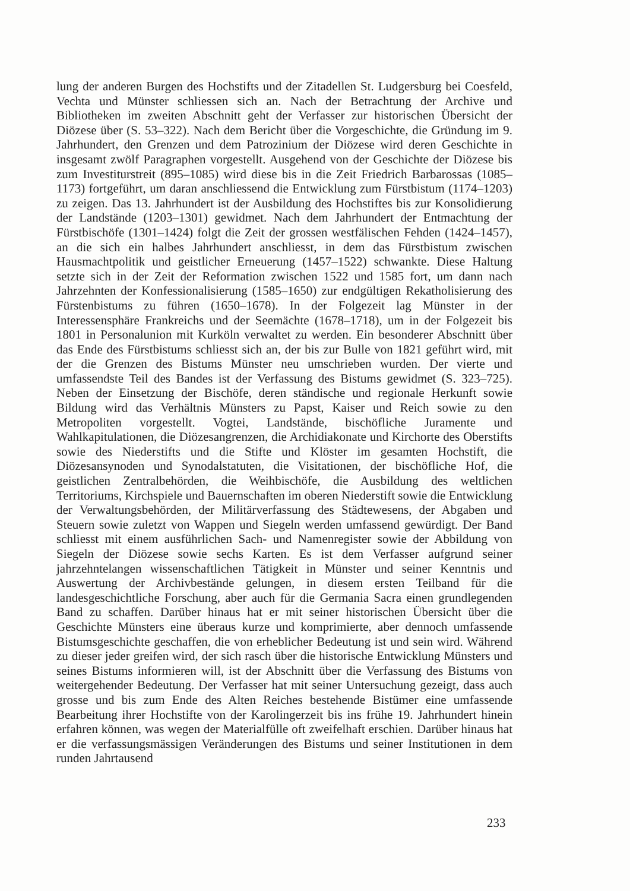lung der anderen Burgen des Hochstifts und der Zitadellen St. Ludgersburg bei Coesfeld, Vechta und Münster schliessen sich an. Nach der Betrachtung der Archive und Bibliotheken im zweiten Abschnitt geht der Verfasser zur historischen Übersicht der Diözese über (S. 53–322). Nach dem Bericht über die Vorgeschichte, die Gründung im 9. Jahrhundert, den Grenzen und dem Patrozinium der Diözese wird deren Geschichte in insgesamt zwölf Paragraphen vorgestellt. Ausgehend von der Geschichte der Diözese bis zum Investiturstreit (895–1085) wird diese bis in die Zeit Friedrich Barbarossas (1085–1173) fortgeführt, um daran anschliessend die Entwicklung zum Fürstbistum (1174–1203) zu zeigen. Das 13. Jahrhundert ist der Ausbildung des Hochstiftes bis zur Konsolidierung der Landstände (1203–1301) gewidmet. Nach dem Jahrhundert der Entmachtung der Fürstbischöfe (1301–1424) folgt die Zeit der grossen westfälischen Fehden (1424–1457), an die sich ein halbes Jahrhundert anschliesst, in dem das Fürstbistum zwischen Hausmachtpolitik und geistlicher Erneuerung (1457–1522) schwankte. Diese Haltung setzte sich in der Zeit der Reformation zwischen 1522 und 1585 fort, um dann nach Jahrzehnten der Konfessionalisierung (1585–1650) zur endgültigen Rekatholisierung des Fürstenbistums zu führen (1650–1678). In der Folgezeit lag Münster in der Interessensphäre Frankreichs und der Seemächte (1678–1718), um in der Folgezeit bis 1801 in Personalunion mit Kurköln verwaltet zu werden. Ein besonderer Abschnitt über das Ende des Fürstbistums schliesst sich an, der bis zur Bulle von 1821 geführt wird, mit der die Grenzen des Bistums Münster neu umschrieben wurden. Der vierte und umfassendste Teil des Bandes ist der Verfassung des Bistums gewidmet (S. 323–725). Neben der Einsetzung der Bischöfe, deren ständische und regionale Herkunft sowie Bildung wird das Verhältnis Münsters zu Papst, Kaiser und Reich sowie zu den Metropoliten vorgestellt. Vogtei, Landstände, bischöfliche Juramente und Wahlkapitulationen, die Diözesangrenzen, die Archidiakonate und Kirchorte des Oberstifts sowie des Niederstifts und die Stifte und Klöster im gesamten Hochstift, die Diözesansynoden und Synodalstatuten, die Visitationen, der bischöfliche Hof, die geistlichen Zentralbehörden, die Weihbischöfe, die Ausbildung des weltlichen Territoriums, Kirchspiele und Bauernschaften im oberen Niederstift sowie die Entwicklung der Verwaltungsbehörden, der Militärverfassung des Städtewesens, der Abgaben und Steuern sowie zuletzt von Wappen und Siegeln werden umfassend gewürdigt. Der Band schliesst mit einem ausführlichen Sach- und Namenregister sowie der Abbildung von Siegeln der Diözese sowie sechs Karten. Es ist dem Verfasser aufgrund seiner jahrzehntelangen wissenschaftlichen Tätigkeit in Münster und seiner Kenntnis und Auswertung der Archivbestände gelungen, in diesem ersten Teilband für die landesgeschichtliche Forschung, aber auch für die Germania Sacra einen grundlegenden Band zu schaffen. Darüber hinaus hat er mit seiner historischen Übersicht über die Geschichte Münsters eine überaus kurze und komprimierte, aber dennoch umfassende Bistumsgeschichte geschaffen, die von erheblicher Bedeutung ist und sein wird. Während zu dieser jeder greifen wird, der sich rasch über die historische Entwicklung Münsters und seines Bistums informieren will, ist der Abschnitt über die Verfassung des Bistums von weitergehender Bedeutung. Der Verfasser hat mit seiner Untersuchung gezeigt, dass auch grosse und bis zum Ende des Alten Reiches bestehende Bistümer eine umfassende Bearbeitung ihrer Hochstifte von der Karolingerzeit bis ins frühe 19. Jahrhundert hinein erfahren können, was wegen der Materialfülle oft zweifelhaft erschien. Darüber hinaus hat er die verfassungsmässigen Veränderungen des Bistums und seiner Institutionen in dem runden Jahrtausend
233